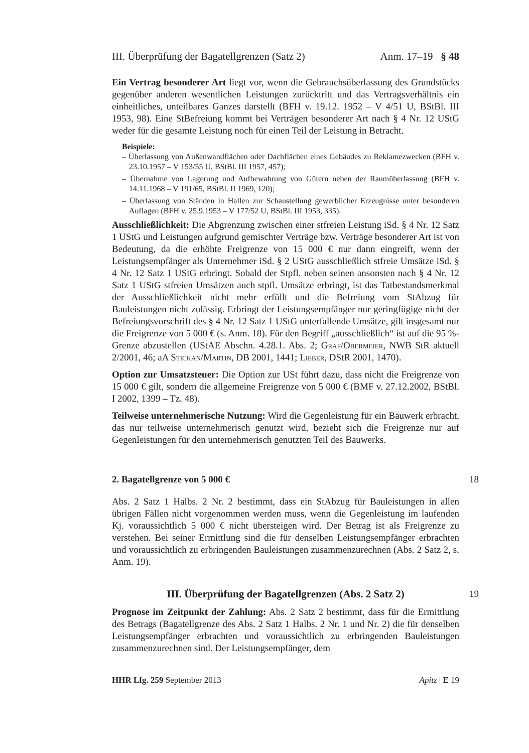III. Überprüfung der Bagatellgrenzen (Satz 2) Anm. 17–19 § 48
Ein Vertrag besonderer Art liegt vor, wenn die Gebrauchsüberlassung des Grundstücks gegenüber anderen wesentlichen Leistungen zurücktritt und das Vertragsverhältnis ein einheitliches, unteilbares Ganzes darstellt (BFH v. 19.12. 1952 – V 4/51 U, BStBl. III 1953, 98). Eine StBefreiung kommt bei Verträgen besonderer Art nach § 4 Nr. 12 UStG weder für die gesamte Leistung noch für einen Teil der Leistung in Betracht.
Beispiele:
– Überlassung von Außenwandflächen oder Dachflächen eines Gebäudes zu Reklamezwecken (BFH v. 23.10.1957 – V 153/55 U, BStBl. III 1957, 457);
– Übernahme von Lagerung und Aufbewahrung von Gütern neben der Raumüberlassung (BFH v. 14.11.1968 – V 191/65, BStBl. II 1969, 120);
– Überlassung von Ständen in Hallen zur Schaustellung gewerblicher Erzeugnisse unter besonderen Auflagen (BFH v. 25.9.1953 – V 177/52 U, BStBl. III 1953, 335).
Ausschließlichkeit: Die Abgrenzung zwischen einer stfreien Leistung iSd. § 4 Nr. 12 Satz 1 UStG und Leistungen aufgrund gemischter Verträge bzw. Verträge besonderer Art ist von Bedeutung, da die erhöhte Freigrenze von 15 000 € nur dann eingreift, wenn der Leistungsempfänger als Unternehmer iSd. § 2 UStG ausschließlich stfreie Umsätze iSd. § 4 Nr. 12 Satz 1 UStG erbringt. Sobald der Stpfl. neben seinen ansonsten nach § 4 Nr. 12 Satz 1 UStG stfreien Umsätzen auch stpfl. Umsätze erbringt, ist das Tatbestandsmerkmal der Ausschließlichkeit nicht mehr erfüllt und die Befreiung vom StAbzug für Bauleistungen nicht zulässig. Erbringt der Leistungsempfänger nur geringfügige nicht der Befreiungsvorschrift des § 4 Nr. 12 Satz 1 UStG unterfallende Umsätze, gilt insgesamt nur die Freigrenze von 5 000 € (s. Anm. 18). Für den Begriff „ausschließlich“ ist auf die 95 %-Grenze abzustellen (UStAE Abschn. 4.28.1. Abs. 2; Graf/Obermeier, NWB StR aktuell 2/2001, 46; aA Stickan/Martin, DB 2001, 1441; Lieber, DStR 2001, 1470).
Option zur Umsatzsteuer: Die Option zur USt führt dazu, dass nicht die Freigrenze von 15 000 € gilt, sondern die allgemeine Freigrenze von 5 000 € (BMF v. 27.12.2002, BStBl. I 2002, 1399 – Tz. 48).
Teilweise unternehmerische Nutzung: Wird die Gegenleistung für ein Bauwerk erbracht, das nur teilweise unternehmerisch genutzt wird, bezieht sich die Freigrenze nur auf Gegenleistungen für den unternehmerisch genutzten Teil des Bauwerks.
2. Bagatellgrenze von 5 000 € 18
Abs. 2 Satz 1 Halbs. 2 Nr. 2 bestimmt, dass ein StAbzug für Bauleistungen in allen übrigen Fällen nicht vorgenommen werden muss, wenn die Gegenleistung im laufenden Kj. voraussichtlich 5 000 € nicht übersteigen wird. Der Betrag ist als Freigrenze zu verstehen. Bei seiner Ermittlung sind die für denselben Leistungsempfänger erbrachten und voraussichtlich zu erbringenden Bauleistungen zusammenzurechnen (Abs. 2 Satz 2, s. Anm. 19).
III. Überprüfung der Bagatellgrenzen (Abs. 2 Satz 2) 19
Prognose im Zeitpunkt der Zahlung: Abs. 2 Satz 2 bestimmt, dass für die Ermittlung des Betrags (Bagatellgrenze des Abs. 2 Satz 1 Halbs. 2 Nr. 1 und Nr. 2) die für denselben Leistungsempfänger erbrachten und voraussichtlich zu erbringenden Bauleistungen zusammenzurechnen sind. Der Leistungsempfänger, dem
HHR Lfg. 259 September 2013 Apitz | E 19